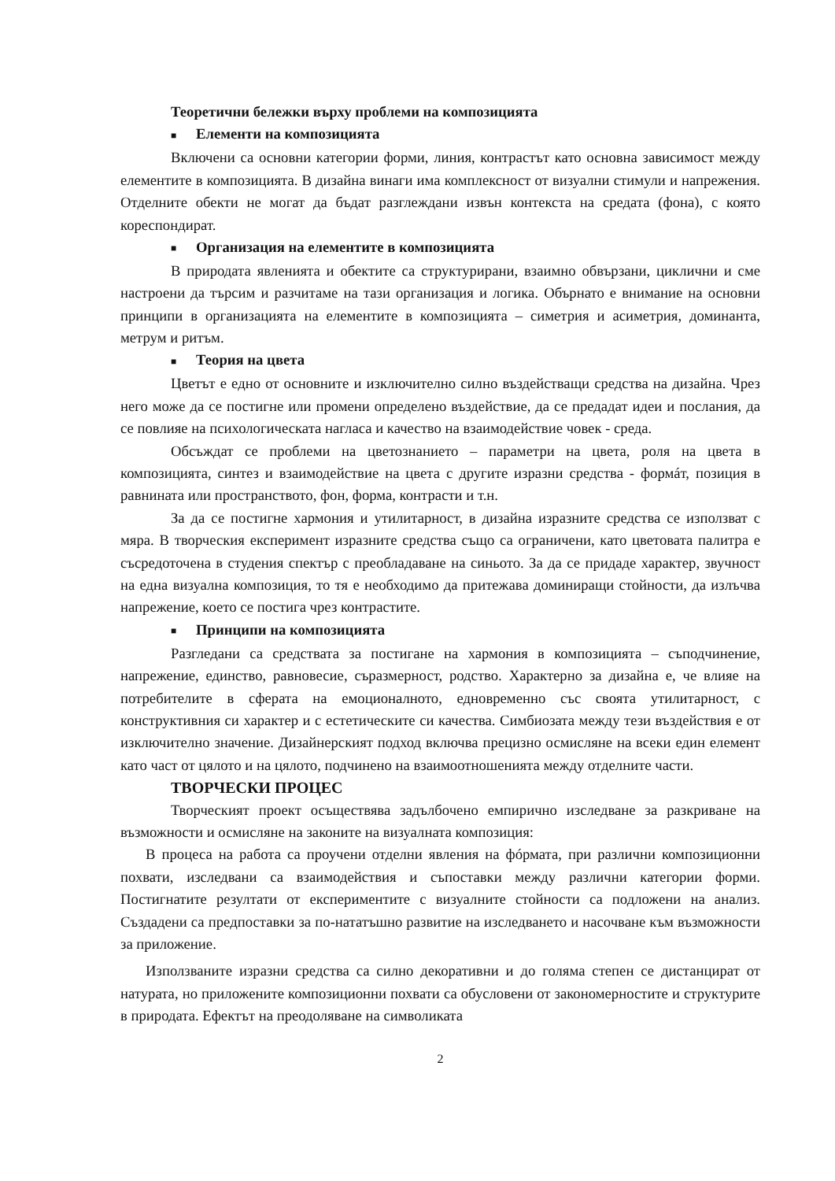Теоретични бележки върху проблеми на композицията
■ Елементи на композицията
Включени са основни категории форми, линия, контрастът като основна зависимост между елементите в композицията. В дизайна винаги има комплексност от визуални стимули и напрежения. Отделните обекти не могат да бъдат разглеждани извън контекста на средата (фона), с която кореспондират.
■ Организация на елементите в композицията
В природата явленията и обектите са структурирани, взаимно обвързани, циклични и сме настроени да търсим и разчитаме на тази организация и логика. Обърнато е внимание на основни принципи в организацията на елементите в композицията – симетрия и асиметрия, доминанта, метрум и ритъм.
■ Теория на цвета
Цветът е едно от основните и изключително силно въздействащи средства на дизайна. Чрез него може да се постигне или промени определено въздействие, да се предадат идеи и послания, да се повлияе на психологическата нагласа и качество на взаимодействие човек - среда.
Обсъждат се проблеми на цветознанието – параметри на цвета, роля на цвета в композицията, синтез и взаимодействие на цвета с другите изразни средства - формáт, позиция в равнината или пространството, фон, форма, контрасти и т.н.
За да се постигне хармония и утилитарност, в дизайна изразните средства се използват с мяра. В творческия експеримент изразните средства също са ограничени, като цветовата палитра е съсредоточена в студения спектър с преобладаване на синьото. За да се придаде характер, звучност на една визуална композиция, то тя е необходимо да притежава доминиращи стойности, да излъчва напрежение, което се постига чрез контрастите.
■ Принципи на композицията
Разгледани са средствата за постигане на хармония в композицията – съподчинение, напрежение, единство, равновесие, съразмерност, родство. Характерно за дизайна е, че влияе на потребителите в сферата на емоционалното, едновременно със своята утилитарност, с конструктивния си характер и с естетическите си качества. Симбиозата между тези въздействия е от изключително значение. Дизайнерският подход включва прецизно осмисляне на всеки един елемент като част от цялото и на цялото, подчинено на взаимоотношенията между отделните части.
ТВОРЧЕСКИ ПРОЦЕС
Творческият проект осъществява задълбочено емпирично изследване за разкриване на възможности и осмисляне на законите на визуалната композиция:
В процеса на работа са проучени отделни явления на фóрмата, при различни композиционни похвати, изследвани са взаимодействия и съпоставки между различни категории форми. Постигнатите резултати от експериментите с визуалните стойности са подложени на анализ. Създадени са предпоставки за по-нататъшно развитие на изследването и насочване към възможности за приложение.
Използваните изразни средства са силно декоративни и до голяма степен се дистанцират от натурата, но приложените композиционни похвати са обусловени от закономерностите и структурите в природата. Ефектът на преодоляване на символиката
2